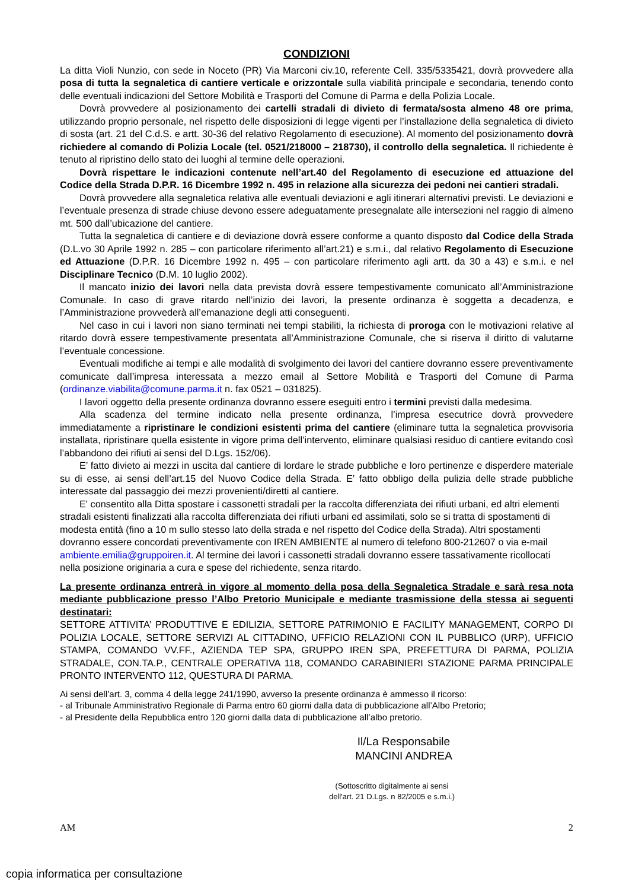CONDIZIONI
La ditta Violi Nunzio, con sede in Noceto (PR) Via Marconi civ.10, referente Cell. 335/5335421, dovrà provvedere alla posa di tutta la segnaletica di cantiere verticale e orizzontale sulla viabilità principale e secondaria, tenendo conto delle eventuali indicazioni del Settore Mobilità e Trasporti del Comune di Parma e della Polizia Locale.
Dovrà provvedere al posizionamento dei cartelli stradali di divieto di fermata/sosta almeno 48 ore prima, utilizzando proprio personale, nel rispetto delle disposizioni di legge vigenti per l’installazione della segnaletica di divieto di sosta (art. 21 del C.d.S. e artt. 30-36 del relativo Regolamento di esecuzione). Al momento del posizionamento dovrà richiedere al comando di Polizia Locale (tel. 0521/218000 – 218730), il controllo della segnaletica. Il richiedente è tenuto al ripristino dello stato dei luoghi al termine delle operazioni.
Dovrà rispettare le indicazioni contenute nell’art.40 del Regolamento di esecuzione ed attuazione del Codice della Strada D.P.R. 16 Dicembre 1992 n. 495 in relazione alla sicurezza dei pedoni nei cantieri stradali.
Dovrà provvedere alla segnaletica relativa alle eventuali deviazioni e agli itinerari alternativi previsti. Le deviazioni e l’eventuale presenza di strade chiuse devono essere adeguatamente presegnalate alle intersezioni nel raggio di almeno mt. 500 dall’ubicazione del cantiere.
Tutta la segnaletica di cantiere e di deviazione dovrà essere conforme a quanto disposto dal Codice della Strada (D.L.vo 30 Aprile 1992 n. 285 – con particolare riferimento all’art.21) e s.m.i., dal relativo Regolamento di Esecuzione ed Attuazione (D.P.R. 16 Dicembre 1992 n. 495 – con particolare riferimento agli artt. da 30 a 43) e s.m.i. e nel Disciplinare Tecnico (D.M. 10 luglio 2002).
Il mancato inizio dei lavori nella data prevista dovrà essere tempestivamente comunicato all’Amministrazione Comunale. In caso di grave ritardo nell’inizio dei lavori, la presente ordinanza è soggetta a decadenza, e l’Amministrazione provvederà all’emanazione degli atti conseguenti.
Nel caso in cui i lavori non siano terminati nei tempi stabiliti, la richiesta di proroga con le motivazioni relative al ritardo dovrà essere tempestivamente presentata all’Amministrazione Comunale, che si riserva il diritto di valutarne l’eventuale concessione.
Eventuali modifiche ai tempi e alle modalità di svolgimento dei lavori del cantiere dovranno essere preventivamente comunicate dall’impresa interessata a mezzo email al Settore Mobilità e Trasporti del Comune di Parma (ordinanze.viabilita@comune.parma.it n. fax 0521 – 031825).
I lavori oggetto della presente ordinanza dovranno essere eseguiti entro i termini previsti dalla medesima.
Alla scadenza del termine indicato nella presente ordinanza, l’impresa esecutrice dovrà provvedere immediatamente a ripristinare le condizioni esistenti prima del cantiere (eliminare tutta la segnaletica provvisoria installata, ripristinare quella esistente in vigore prima dell’intervento, eliminare qualsiasi residuo di cantiere evitando così l’abbandono dei rifiuti ai sensi del D.Lgs. 152/06).
E’ fatto divieto ai mezzi in uscita dal cantiere di lordare le strade pubbliche e loro pertinenze e disperdere materiale su di esse, ai sensi dell’art.15 del Nuovo Codice della Strada. E’ fatto obbligo della pulizia delle strade pubbliche interessate dal passaggio dei mezzi provenienti/diretti al cantiere.
E' consentito alla Ditta spostare i cassonetti stradali per la raccolta differenziata dei rifiuti urbani, ed altri elementi stradali esistenti finalizzati alla raccolta differenziata dei rifiuti urbani ed assimilati, solo se si tratta di spostamenti di modesta entità (fino a 10 m sullo stesso lato della strada e nel rispetto del Codice della Strada). Altri spostamenti dovranno essere concordati preventivamente con IREN AMBIENTE al numero di telefono 800-212607 o via e-mail ambiente.emilia@gruppoiren.it. Al termine dei lavori i cassonetti stradali dovranno essere tassativamente ricollocati nella posizione originaria a cura e spese del richiedente, senza ritardo.
La presente ordinanza entrerà in vigore al momento della posa della Segnaletica Stradale e sarà resa nota mediante pubblicazione presso l’Albo Pretorio Municipale e mediante trasmissione della stessa ai seguenti destinatari:
SETTORE ATTIVITA’ PRODUTTIVE E EDILIZIA, SETTORE PATRIMONIO E FACILITY MANAGEMENT, CORPO DI POLIZIA LOCALE, SETTORE SERVIZI AL CITTADINO, UFFICIO RELAZIONI CON IL PUBBLICO (URP), UFFICIO STAMPA, COMANDO VV.FF., AZIENDA TEP SPA, GRUPPO IREN SPA, PREFETTURA DI PARMA, POLIZIA STRADALE, CON.TA.P., CENTRALE OPERATIVA 118, COMANDO CARABINIERI STAZIONE PARMA PRINCIPALE PRONTO INTERVENTO 112, QUESTURA DI PARMA.
Ai sensi dell’art. 3, comma 4 della legge 241/1990, avverso la presente ordinanza è ammesso il ricorso:
- al Tribunale Amministrativo Regionale di Parma entro 60 giorni dalla data di pubblicazione all’Albo Pretorio;
- al Presidente della Repubblica entro 120 giorni dalla data di pubblicazione all’albo pretorio.
Il/La Responsabile
MANCINI ANDREA
(Sottoscritto digitalmente ai sensi
dell'art. 21 D.Lgs. n 82/2005 e s.m.i.)
AM 2
copia informatica per consultazione